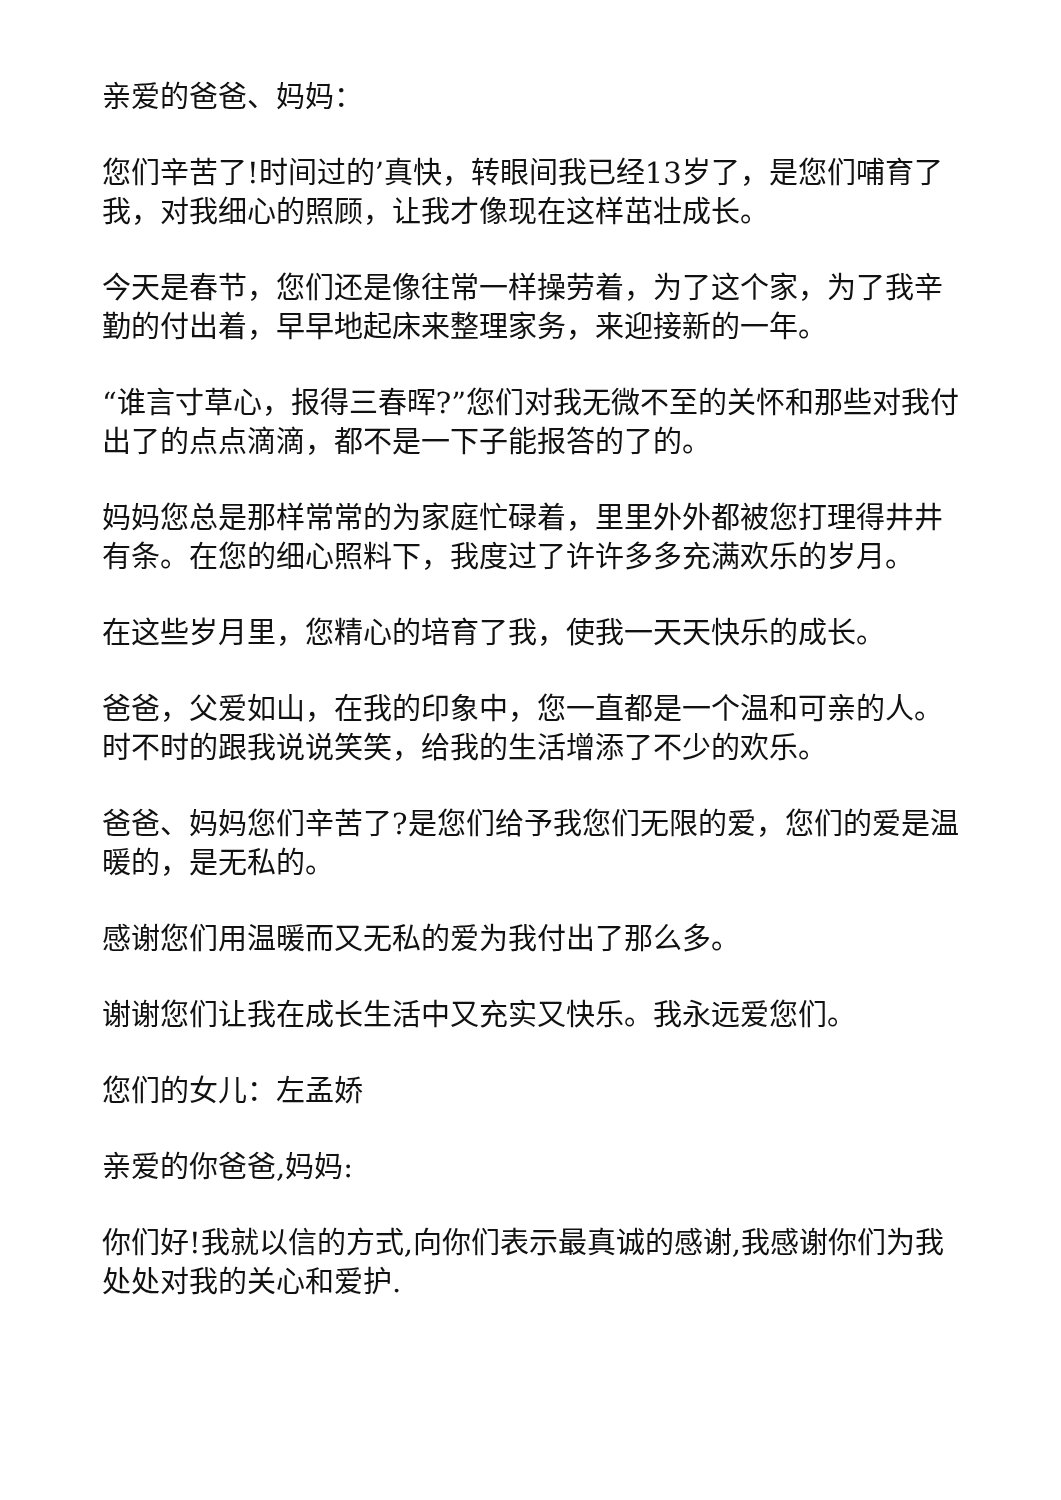亲爱的爸爸、妈妈：
您们辛苦了!时间过的’真快，转眼间我已经13岁了，是您们哺育了我，对我细心的照顾，让我才像现在这样茁壮成长。
今天是春节，您们还是像往常一样操劳着，为了这个家，为了我辛勤的付出着，早早地起床来整理家务，来迎接新的一年。
“谁言寸草心，报得三春晖?”您们对我无微不至的关怀和那些对我付出了的点点滴滴，都不是一下子能报答的了的。
妈妈您总是那样常常的为家庭忙碌着，里里外外都被您打理得井井有条。在您的细心照料下，我度过了许许多多充满欢乐的岁月。
在这些岁月里，您精心的培育了我，使我一天天快乐的成长。
爸爸，父爱如山，在我的印象中，您一直都是一个温和可亲的人。时不时的跟我说说笑笑，给我的生活增添了不少的欢乐。
爸爸、妈妈您们辛苦了?是您们给予我您们无限的爱，您们的爱是温暖的，是无私的。
感谢您们用温暖而又无私的爱为我付出了那么多。
谢谢您们让我在成长生活中又充实又快乐。我永远爱您们。
您们的女儿：左孟娇
亲爱的你爸爸,妈妈:
你们好!我就以信的方式,向你们表示最真诚的感谢,我感谢你们为我处处对我的关心和爱护.